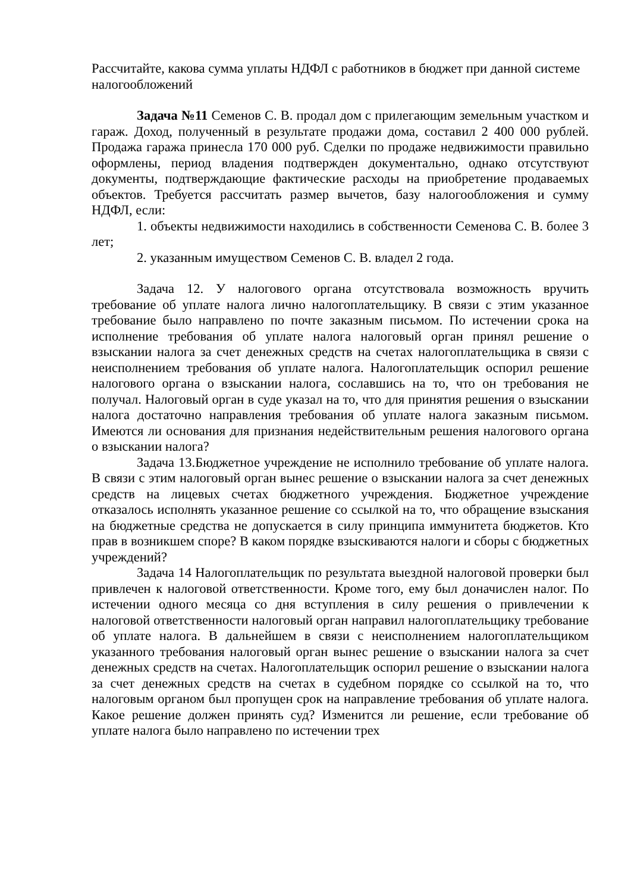Рассчитайте, какова сумма уплаты НДФЛ с работников в бюджет при данной системе налогообложений
Задача №11 Семенов С. В. продал дом с прилегающим земельным участком и гараж. Доход, полученный в результате продажи дома, составил 2 400 000 рублей. Продажа гаража принесла 170 000 руб. Сделки по продаже недвижимости правильно оформлены, период владения подтвержден документально, однако отсутствуют документы, подтверждающие фактические расходы на приобретение продаваемых объектов. Требуется рассчитать размер вычетов, базу налогообложения и сумму НДФЛ, если:
1. объекты недвижимости находились в собственности Семенова С. В. более 3 лет;
2. указанным имуществом Семенов С. В. владел 2 года.
Задача 12. У налогового органа отсутствовала возможность вручить требование об уплате налога лично налогоплательщику. В связи с этим указанное требование было направлено по почте заказным письмом. По истечении срока на исполнение требования об уплате налога налоговый орган принял решение о взыскании налога за счет денежных средств на счетах налогоплательщика в связи с неисполнением требования об уплате налога. Налогоплательщик оспорил решение налогового органа о взыскании налога, сославшись на то, что он требования не получал. Налоговый орган в суде указал на то, что для принятия решения о взыскании налога достаточно направления требования об уплате налога заказным письмом. Имеются ли основания для признания недействительным решения налогового органа о взыскании налога?
Задача 13.Бюджетное учреждение не исполнило требование об уплате налога. В связи с этим налоговый орган вынес решение о взыскании налога за счет денежных средств на лицевых счетах бюджетного учреждения. Бюджетное учреждение отказалось исполнять указанное решение со ссылкой на то, что обращение взыскания на бюджетные средства не допускается в силу принципа иммунитета бюджетов. Кто прав в возникшем споре? В каком порядке взыскиваются налоги и сборы с бюджетных учреждений?
Задача 14 Налогоплательщик по результата выездной налоговой проверки был привлечен к налоговой ответственности. Кроме того, ему был доначислен налог. По истечении одного месяца со дня вступления в силу решения о привлечении к налоговой ответственности налоговый орган направил налогоплательщику требование об уплате налога. В дальнейшем в связи с неисполнением налогоплательщиком указанного требования налоговый орган вынес решение о взыскании налога за счет денежных средств на счетах. Налогоплательщик оспорил решение о взыскании налога за счет денежных средств на счетах в судебном порядке со ссылкой на то, что налоговым органом был пропущен срок на направление требования об уплате налога. Какое решение должен принять суд? Изменится ли решение, если требование об уплате налога было направлено по истечении трех